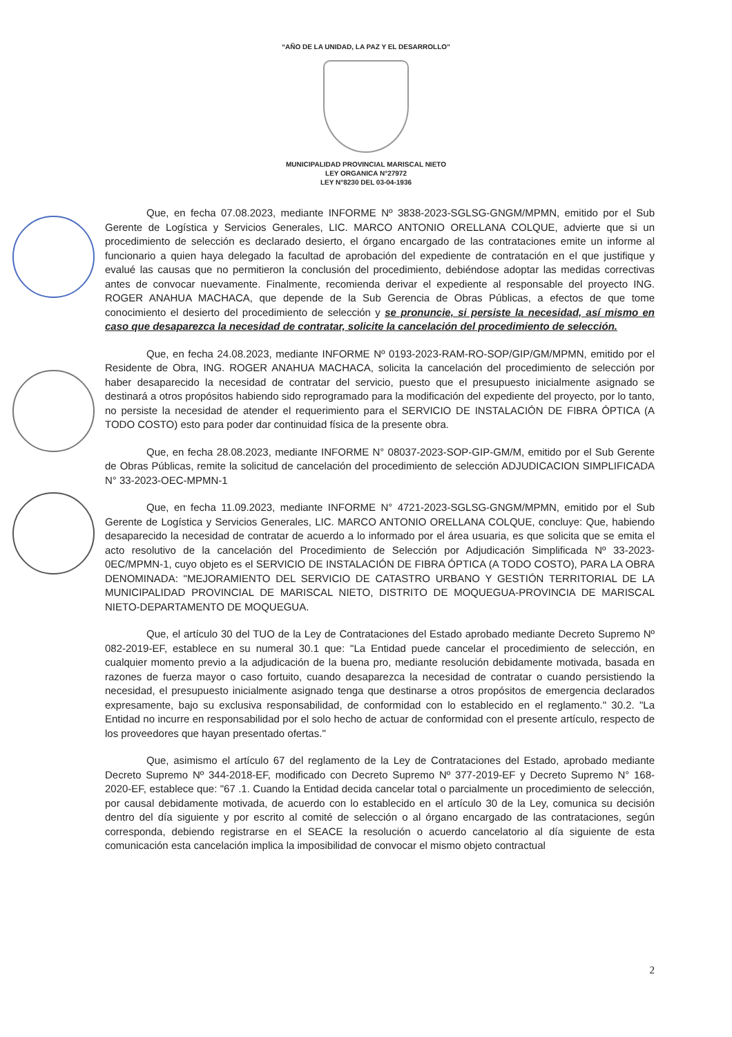“AÑO DE LA UNIDAD, LA PAZ Y EL DESARROLLO”
MUNICIPALIDAD PROVINCIAL MARISCAL NIETO
LEY ORGANICA N°27972
LEY N°8230 DEL 03-04-1936
Que, en fecha 07.08.2023, mediante INFORME Nº 3838-2023-SGLSG-GNGM/MPMN, emitido por el Sub Gerente de Logística y Servicios Generales, LIC. MARCO ANTONIO ORELLANA COLQUE, advierte que si un procedimiento de selección es declarado desierto, el órgano encargado de las contrataciones emite un informe al funcionario a quien haya delegado la facultad de aprobación del expediente de contratación en el que justifique y evalué las causas que no permitieron la conclusión del procedimiento, debiéndose adoptar las medidas correctivas antes de convocar nuevamente. Finalmente, recomienda derivar el expediente al responsable del proyecto ING. ROGER ANAHUA MACHACA, que depende de la Sub Gerencia de Obras Públicas, a efectos de que tome conocimiento el desierto del procedimiento de selección y se pronuncie, si persiste la necesidad, así mismo en caso que desaparezca la necesidad de contratar, solicite la cancelación del procedimiento de selección.
Que, en fecha 24.08.2023, mediante INFORME Nº 0193-2023-RAM-RO-SOP/GIP/GM/MPMN, emitido por el Residente de Obra, ING. ROGER ANAHUA MACHACA, solicita la cancelación del procedimiento de selección por haber desaparecido la necesidad de contratar del servicio, puesto que el presupuesto inicialmente asignado se destinará a otros propósitos habiendo sido reprogramado para la modificación del expediente del proyecto, por lo tanto, no persiste la necesidad de atender el requerimiento para el SERVICIO DE INSTALACIÓN DE FIBRA ÓPTICA (A TODO COSTO) esto para poder dar continuidad física de la presente obra.
Que, en fecha 28.08.2023, mediante INFORME N° 08037-2023-SOP-GIP-GM/M, emitido por el Sub Gerente de Obras Públicas, remite la solicitud de cancelación del procedimiento de selección ADJUDICACION SIMPLIFICADA N° 33-2023-OEC-MPMN-1
Que, en fecha 11.09.2023, mediante INFORME N° 4721-2023-SGLSG-GNGM/MPMN, emitido por el Sub Gerente de Logística y Servicios Generales, LIC. MARCO ANTONIO ORELLANA COLQUE, concluye: Que, habiendo desaparecido la necesidad de contratar de acuerdo a lo informado por el área usuaria, es que solicita que se emita el acto resolutivo de la cancelación del Procedimiento de Selección por Adjudicación Simplificada Nº 33-2023-0EC/MPMN-1, cuyo objeto es el SERVICIO DE INSTALACIÓN DE FIBRA ÓPTICA (A TODO COSTO), PARA LA OBRA DENOMINADA: "MEJORAMIENTO DEL SERVICIO DE CATASTRO URBANO Y GESTIÓN TERRITORIAL DE LA MUNICIPALIDAD PROVINCIAL DE MARISCAL NIETO, DISTRITO DE MOQUEGUA-PROVINCIA DE MARISCAL NIETO-DEPARTAMENTO DE MOQUEGUA.
Que, el artículo 30 del TUO de la Ley de Contrataciones del Estado aprobado mediante Decreto Supremo Nº 082-2019-EF, establece en su numeral 30.1 que: "La Entidad puede cancelar el procedimiento de selección, en cualquier momento previo a la adjudicación de la buena pro, mediante resolución debidamente motivada, basada en razones de fuerza mayor o caso fortuito, cuando desaparezca la necesidad de contratar o cuando persistiendo la necesidad, el presupuesto inicialmente asignado tenga que destinarse a otros propósitos de emergencia declarados expresamente, bajo su exclusiva responsabilidad, de conformidad con lo establecido en el reglamento." 30.2. "La Entidad no incurre en responsabilidad por el solo hecho de actuar de conformidad con el presente artículo, respecto de los proveedores que hayan presentado ofertas."
Que, asimismo el artículo 67 del reglamento de la Ley de Contrataciones del Estado, aprobado mediante Decreto Supremo Nº 344-2018-EF, modificado con Decreto Supremo Nº 377-2019-EF y Decreto Supremo N° 168-2020-EF, establece que: "67 .1. Cuando la Entidad decida cancelar total o parcialmente un procedimiento de selección, por causal debidamente motivada, de acuerdo con lo establecido en el artículo 30 de la Ley, comunica su decisión dentro del día siguiente y por escrito al comité de selección o al órgano encargado de las contrataciones, según corresponda, debiendo registrarse en el SEACE la resolución o acuerdo cancelatorio al día siguiente de esta comunicación esta cancelación implica la imposibilidad de convocar el mismo objeto contractual
2